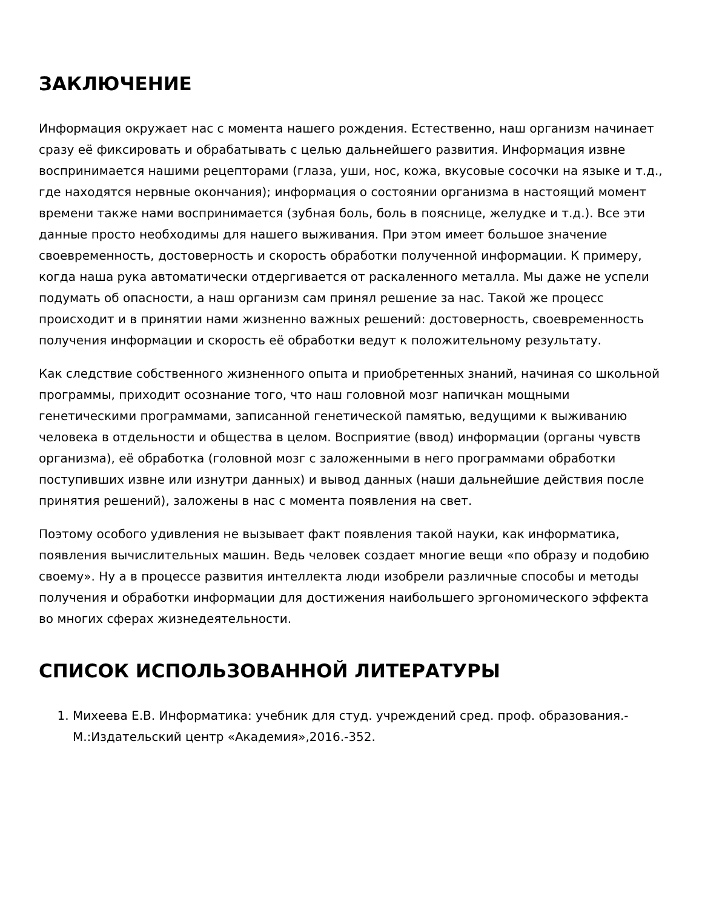ЗАКЛЮЧЕНИЕ
Информация окружает нас с момента нашего рождения. Естественно, наш организм начинает сразу её фиксировать и обрабатывать с целью дальнейшего развития. Информация извне воспринимается нашими рецепторами (глаза, уши, нос, кожа, вкусовые сосочки на языке и т.д., где находятся нервные окончания); информация о состоянии организма в настоящий момент времени также нами воспринимается (зубная боль, боль в пояснице, желудке и т.д.). Все эти данные просто необходимы для нашего выживания. При этом имеет большое значение своевременность, достоверность и скорость обработки полученной информации. К примеру, когда наша рука автоматически отдергивается от раскаленного металла. Мы даже не успели подумать об опасности, а наш организм сам принял решение за нас. Такой же процесс происходит и в принятии нами жизненно важных решений: достоверность, своевременность получения информации и скорость её обработки ведут к положительному результату.
Как следствие собственного жизненного опыта и приобретенных знаний, начиная со школьной программы, приходит осознание того, что наш головной мозг напичкан мощными генетическими программами, записанной генетической памятью, ведущими к выживанию человека в отдельности и общества в целом. Восприятие (ввод) информации (органы чувств организма), её обработка (головной мозг с заложенными в него программами обработки поступивших извне или изнутри данных) и вывод данных (наши дальнейшие действия после принятия решений), заложены в нас с момента появления на свет.
Поэтому особого удивления не вызывает факт появления такой науки, как информатика, появления вычислительных машин. Ведь человек создает многие вещи «по образу и подобию своему». Ну а в процессе развития интеллекта люди изобрели различные способы и методы получения и обработки информации для достижения наибольшего эргономического эффекта во многих сферах жизнедеятельности.
СПИСОК ИСПОЛЬЗОВАННОЙ ЛИТЕРАТУРЫ
1. Михеева Е.В. Информатика: учебник для студ. учреждений сред. проф. образования.-М.:Издательский центр «Академия»,2016.-352.